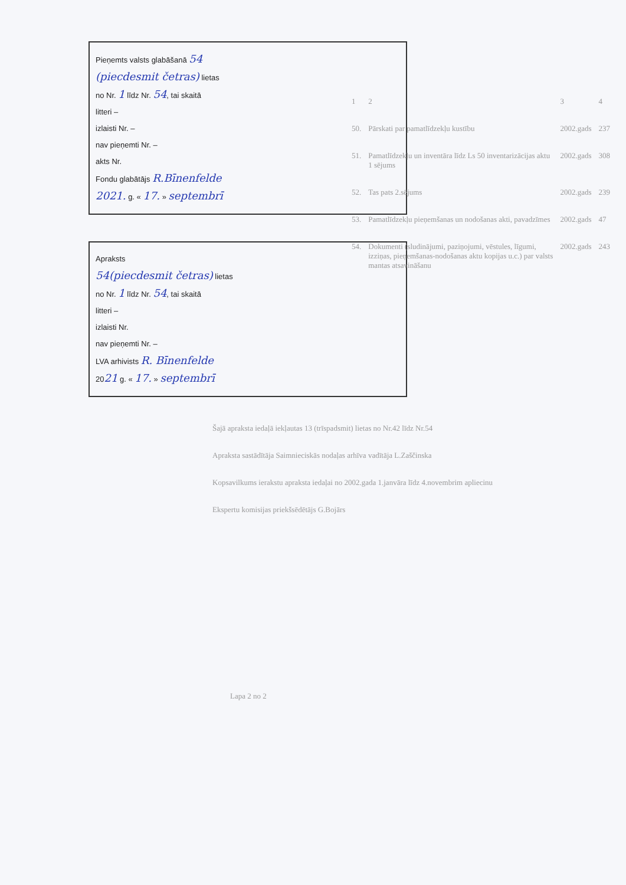Pieņemts valsts glabāšanā 54
(piecdesmit četras) lietas
no Nr. 1 līdz Nr. 54, tai skaitā
litteri –
izlaisti Nr. –
nav pieņemti Nr. –
akts Nr.
Fondu glabātājs R.Bīnenfelde
2021. g. « 17. » septembrī
Apraksts
54(piecdesmit četras) lietas
no Nr. 1 līdz Nr. 54, tai skaitā
litteri –
izlaisti Nr.
nav pieņemti Nr. –
LVA arhivists R. Bīnenfelde
2021 g. « 17. » septembrī
| 1 | 2 | 3 | 4 |
| 50. | Pārskati par pamatlīdzekļu kustību | 2002.gads | 237 |
| 51. | Pamatlīdzekļu un inventāra līdz Ls 50 inventarizācijas aktu 1 sējums | 2002.gads | 308 |
| 52. | Tas pats 2.sējums | 2002.gads | 239 |
| 53. | Pamatlīdzekļu pieņemšanas un nodošanas akti, pavadzīmes | 2002.gads | 47 |
| 54. | Dokumenti (sludinājumi, paziņojumi, vēstules, līgumi, izziņas, pieņemšanas-nodošanas aktu kopijas u.c.) par valsts mantas atsavināšanu | 2002.gads | 243 |
Šajā apraksta iedaļā iekļautas 13 (trīspadsmit) lietas no Nr.42 līdz Nr.54
Apraksta sastādītāja Saimnieciskās nodaļas arhīva vadītāja L.Zaščinska
Kopsavilkums ierakstu apraksta iedaļai no 2002.gada 1.janvāra līdz 4.novembrim apliecinu
Ekspertu komisijas priekšsēdētājs G.Bojārs
Lapa 2 no 2